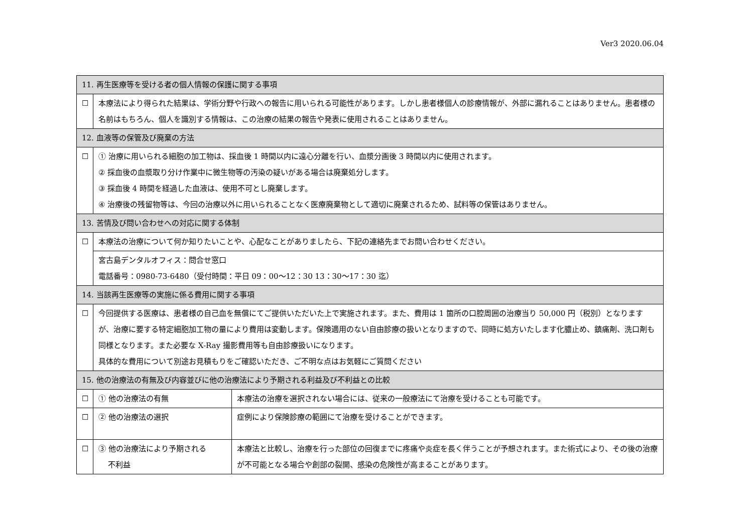Ver3 2020.06.04
| 11. 再生医療等を受ける者の個人情報の保護に関する事項 | | |
| --- | --- | --- |
| ☐ | 本療法により得られた結果は、学術分野や行政への報告に用いられる可能性があります。しかし患者様個人の診療情報が、外部に漏れることはありません。患者様の名前はもちろん、個人を識別する情報は、この治療の結果の報告や発表に使用されることはありません。 | |
| 12. 血液等の保管及び廃棄の方法 | | |
| ☐ | ① 治療に用いられる細胞の加工物は、採血後 1 時間以内に遠心分離を行い、血漿分画後 3 時間以内に使用されます。 ② 採血後の血漿取り分け作業中に微生物等の汚染の疑いがある場合は廃棄処分します。 ③ 採血後 4 時間を経過した血液は、使用不可とし廃棄します。 ④ 治療後の残留物等は、今回の治療以外に用いられることなく医療廃棄物として適切に廃棄されるため、試料等の保管はありません。 | |
| 13. 苦情及び問い合わせへの対応に関する体制 | | |
| ☐ | 本療法の治療について何か知りたいことや、心配なことがありましたら、下記の連絡先までお問い合わせください。 | |
| | 宮古島デンタルオフィス：問合せ窓口 電話番号：0980-73-6480（受付時間：平日 09：00～12：30 13：30～17：30 迄） | |
| 14. 当該再生医療等の実施に係る費用に関する事項 | | |
| ☐ | 今回提供する医療は、患者様の自己血を無償にてご提供いただいた上で実施されます。また、費用は 1 箇所の口腔周囲の治療当り 50,000 円（税別）となりますが、治療に要する特定細胞加工物の量により費用は変動します。保険適用のない自由診療の扱いとなりますので、同時に処方いたします化膿止め、鎮痛剤、洗口剤も同様となります。また必要な X-Ray 撮影費用等も自由診療扱いになります。 具体的な費用について別途お見積もりをご確認いただき、ご不明な点はお気軽にご質問ください | |
| 15. 他の治療法の有無及び内容並びに他の治療法により予期される利益及び不利益との比較 | | |
| ☐ | ① 他の治療法の有無 | 本療法の治療を選択されない場合には、従来の一般療法にて治療を受けることも可能です。 |
| ☐ | ② 他の治療法の選択 | 症例により保険診療の範囲にて治療を受けることができます。 |
| ☐ | ③ 他の治療法により予期される 不利益 | 本療法と比較し、治療を行った部位の回復までに疼痛や炎症を長く伴うことが予想されます。また術式により、その後の治療が不可能となる場合や創部の裂開、感染の危険性が高まることがあります。 |